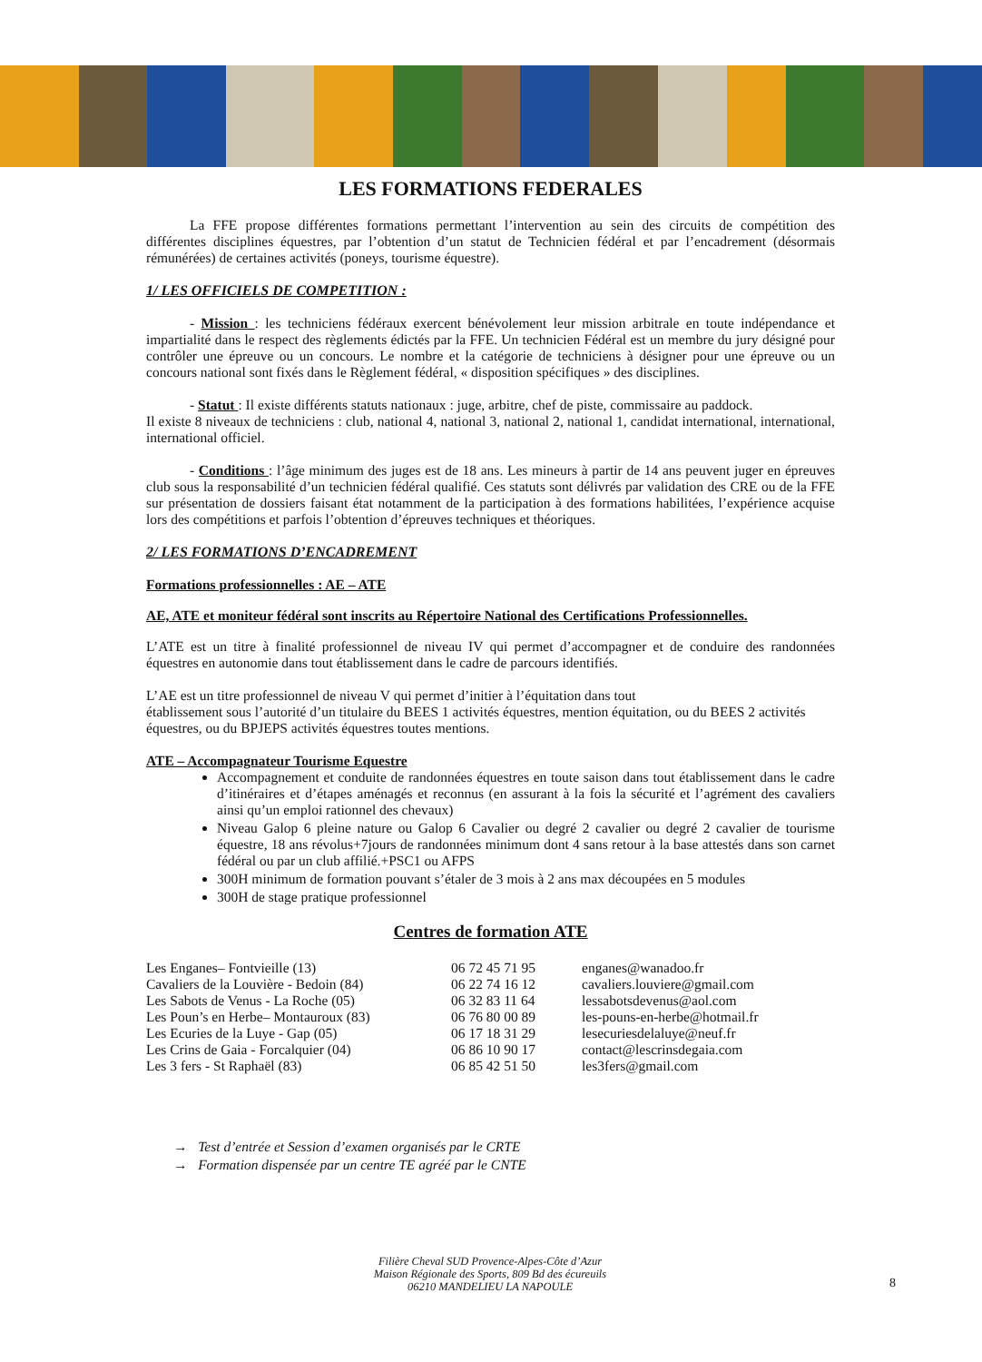LES FORMATIONS FEDERALES
La FFE propose différentes formations permettant l’intervention au sein des circuits de compétition des différentes disciplines équestres, par l’obtention d’un statut de Technicien fédéral et par l’encadrement (désormais rémunérées) de certaines activités (poneys, tourisme équestre).
1/ LES OFFICIELS DE COMPETITION :
- Mission : les techniciens fédéraux exercent bénévolement leur mission arbitrale en toute indépendance et impartialité dans le respect des règlements édictés par la FFE. Un technicien Fédéral est un membre du jury désigné pour contrôler une épreuve ou un concours. Le nombre et la catégorie de techniciens à désigner pour une épreuve ou un concours national sont fixés dans le Règlement fédéral, « disposition spécifiques » des disciplines.
- Statut : Il existe différents statuts nationaux : juge, arbitre, chef de piste, commissaire au paddock.
Il existe 8 niveaux de techniciens : club, national 4, national 3, national 2, national 1, candidat international, international, international officiel.
- Conditions : l’âge minimum des juges est de 18 ans. Les mineurs à partir de 14 ans peuvent juger en épreuves club sous la responsabilité d’un technicien fédéral qualifié. Ces statuts sont délivrés par validation des CRE ou de la FFE sur présentation de dossiers faisant état notamment de la participation à des formations habilitées, l’expérience acquise lors des compétitions et parfois l’obtention d’épreuves techniques et théoriques.
2/ LES FORMATIONS D’ENCADREMENT
Formations professionnelles : AE – ATE
AE, ATE et moniteur fédéral sont inscrits au Répertoire National des Certifications Professionnelles.
L’ATE est un titre à finalité professionnel de niveau IV qui permet d’accompagner et de conduire des randonnées équestres en autonomie dans tout établissement dans le cadre de parcours identifiés.
L’AE est un titre professionnel de niveau V qui permet d’initier à l’équitation dans tout
établissement sous l’autorité d’un titulaire du BEES 1 activités équestres, mention équitation, ou du BEES 2 activités équestres, ou du BPJEPS activités équestres toutes mentions.
ATE – Accompagnateur Tourisme Equestre
Accompagnement et conduite de randonnées équestres en toute saison dans tout établissement dans le cadre d’itinéraires et d’étapes aménagés et reconnus (en assurant à la fois la sécurité et l’agrément des cavaliers ainsi qu’un emploi rationnel des chevaux)
Niveau Galop 6 pleine nature ou Galop 6 Cavalier ou degré 2 cavalier ou degré 2 cavalier de tourisme équestre, 18 ans révolus+7jours de randonnées minimum dont 4 sans retour à la base attestés dans son carnet fédéral ou par un club affilié.+PSC1 ou AFPS
300H minimum de formation pouvant s’étaler de 3 mois à 2 ans max découpées en 5 modules
300H de stage pratique professionnel
Centres de formation ATE
| Les Enganes– Fontvieille (13) | 06 72 45 71 95 | enganes@wanadoo.fr |
| Cavaliers de la Louvière - Bedoin (84) | 06 22 74 16 12 | cavaliers.louviere@gmail.com |
| Les Sabots de Venus - La Roche (05) | 06 32 83 11 64 | lessabotsdevenus@aol.com |
| Les Poun’s en Herbe– Montauroux (83) | 06 76 80 00 89 | les-pouns-en-herbe@hotmail.fr |
| Les Ecuries de la Luye - Gap (05) | 06 17 18 31 29 | lesecuriesdelaluye@neuf.fr |
| Les Crins de Gaia - Forcalquier (04) | 06 86 10 90 17 | contact@lescrinsdegaia.com |
| Les 3 fers - St Raphaël (83) | 06 85 42 51 50 | les3fers@gmail.com |
→ Test d’entrée et Session d’examen organisés par le CRTE
→ Formation dispensée par un centre TE agréé par le CNTE
Filière Cheval SUD Provence-Alpes-Côte d’Azur
Maison Régionale des Sports, 809 Bd des écureuils
06210 MANDELIEU LA NAPOULE
8